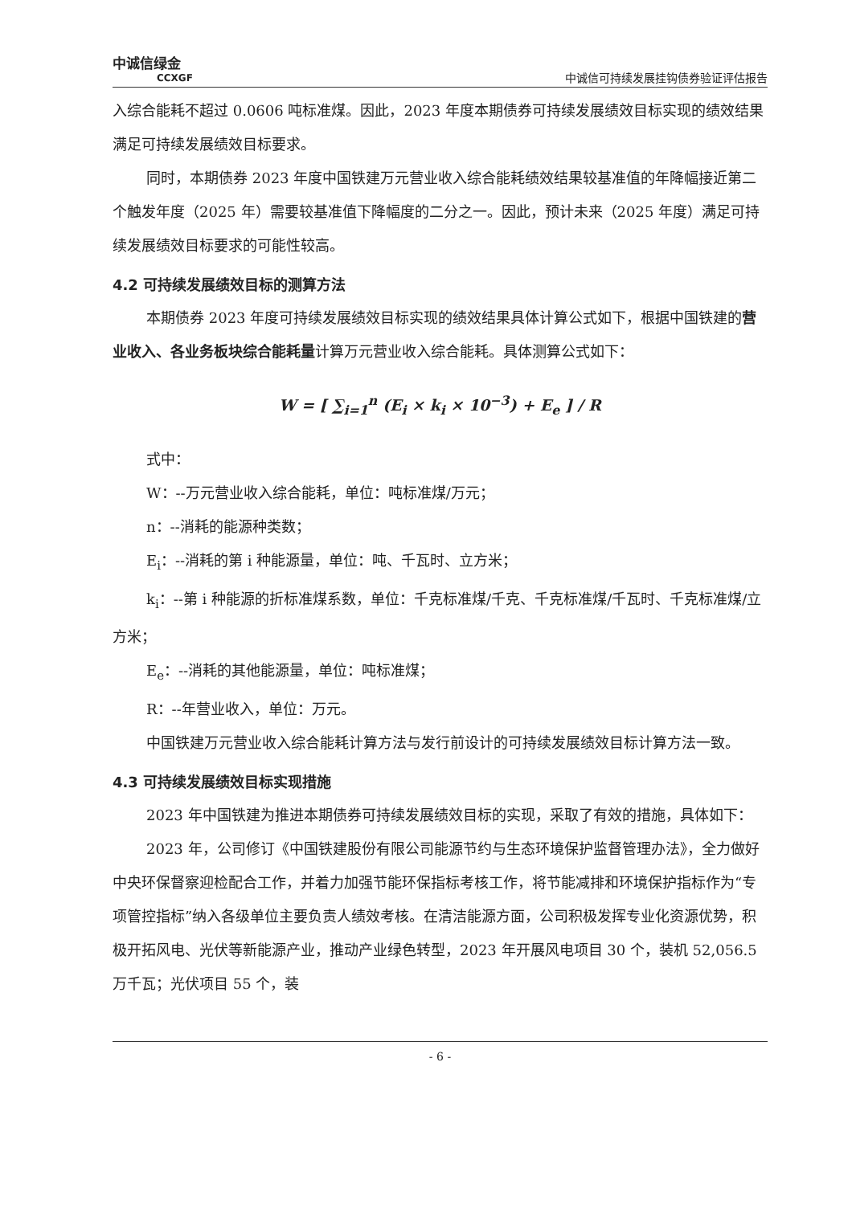中诚信绿金
CCXGF
中诚信可持续发展挂钩债券验证评估报告
入综合能耗不超过 0.0606 吨标准煤。因此，2023 年度本期债券可持续发展绩效目标实现的绩效结果满足可持续发展绩效目标要求。
同时，本期债券 2023 年度中国铁建万元营业收入综合能耗绩效结果较基准值的年降幅接近第二个触发年度（2025 年）需要较基准值下降幅度的二分之一。因此，预计未来（2025 年度）满足可持续发展绩效目标要求的可能性较高。
4.2 可持续发展绩效目标的测算方法
本期债券 2023 年度可持续发展绩效目标实现的绩效结果具体计算公式如下，根据中国铁建的营业收入、各业务板块综合能耗量计算万元营业收入综合能耗。具体测算公式如下：
W = [ ∑<sub>i=1</sub><sup>n</sup> (E<sub>i</sub> × k<sub>i</sub> × 10<sup>−3</sup>) + E<sub>e</sub> ] / R
式中：
W：--万元营业收入综合能耗，单位：吨标准煤/万元；
n：--消耗的能源种类数；
E<sub>i</sub>：--消耗的第 i 种能源量，单位：吨、千瓦时、立方米；
k<sub>i</sub>：--第 i 种能源的折标准煤系数，单位：千克标准煤/千克、千克标准煤/千瓦时、千克标准煤/立方米；
E<sub>e</sub>：--消耗的其他能源量，单位：吨标准煤；
R：--年营业收入，单位：万元。
中国铁建万元营业收入综合能耗计算方法与发行前设计的可持续发展绩效目标计算方法一致。
4.3 可持续发展绩效目标实现措施
2023 年中国铁建为推进本期债券可持续发展绩效目标的实现，采取了有效的措施，具体如下：
2023 年，公司修订《中国铁建股份有限公司能源节约与生态环境保护监督管理办法》，全力做好中央环保督察迎检配合工作，并着力加强节能环保指标考核工作，将节能减排和环境保护指标作为“专项管控指标”纳入各级单位主要负责人绩效考核。在清洁能源方面，公司积极发挥专业化资源优势，积极开拓风电、光伏等新能源产业，推动产业绿色转型，2023 年开展风电项目 30 个，装机 52,056.5 万千瓦；光伏项目 55 个，装
- 6 -